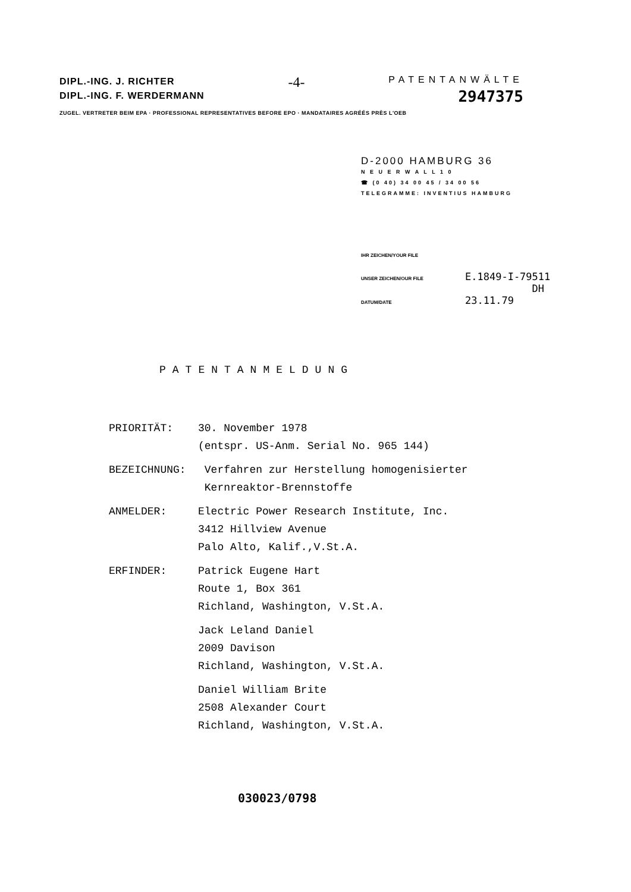DIPL.-ING. J. RICHTER
DIPL.-ING. F. WERDERMANN
-4-
PATENTANWÄLTE
2947375
ZUGEL. VERTRETER BEIM EPA · PROFESSIONAL REPRESENTATIVES BEFORE EPO · MANDATAIRES AGRÉÉS PRÈS L'OEB
D-2000 HAMBURG 36
N E U E R W A L L 1 0
☎ (0 40) 34 00 45 / 34 00 56
TELEGRAMME: INVENTIUS HAMBURG
IHR ZEICHEN/YOUR FILE
UNSER ZEICHEN/OUR FILE E.1849-I-79511
DH
DATUM/DATE 23.11.79
PATENTANMELDUNG
PRIORITÄT: 30. November 1978
(entspr. US-Anm. Serial No. 965 144)
BEZEICHNUNG: Verfahren zur Herstellung homogenisierter
Kernreaktor-Brennstoffe
ANMELDER: Electric Power Research Institute, Inc.
3412 Hillview Avenue
Palo Alto, Kalif.,V.St.A.
ERFINDER: Patrick Eugene Hart
Route 1, Box 361
Richland, Washington, V.St.A.
Jack Leland Daniel
2009 Davison
Richland, Washington, V.St.A.
Daniel William Brite
2508 Alexander Court
Richland, Washington, V.St.A.
030023/0798